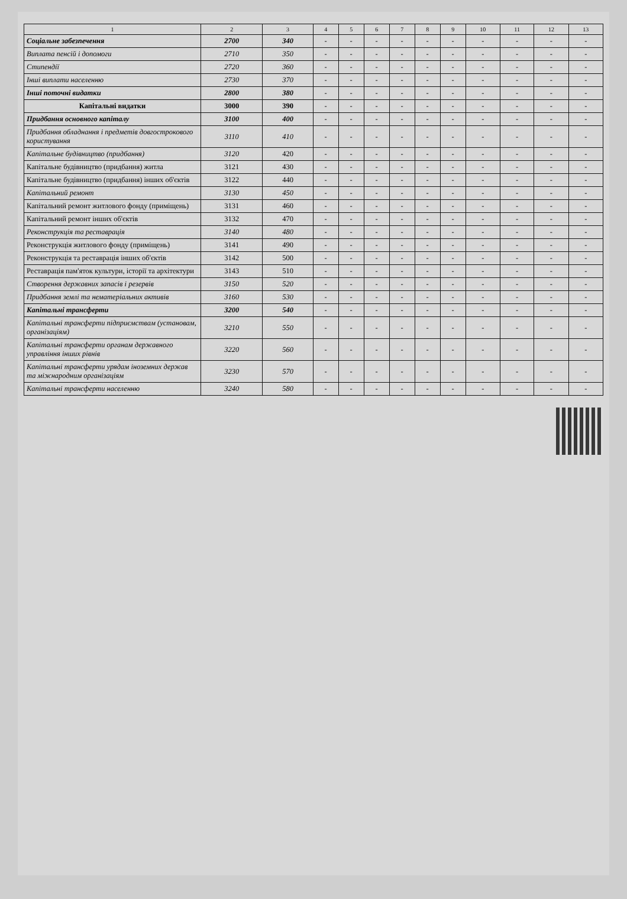| 1 | 2 | 3 | 4 | 5 | 6 | 7 | 8 | 9 | 10 | 11 | 12 | 13 |
| --- | --- | --- | --- | --- | --- | --- | --- | --- | --- | --- | --- | --- |
| Соціальне забезпечення | 2700 | 340 | - | - | - | - | - | - | - | - | - | - |
| Виплата пенсій і допомоги | 2710 | 350 | - | - | - | - | - | - | - | - | - | - |
| Стипендії | 2720 | 360 | - | - | - | - | - | - | - | - | - | - |
| Інші виплати населенню | 2730 | 370 | - | - | - | - | - | - | - | - | - | - |
| Інші поточні видатки | 2800 | 380 | - | - | - | - | - | - | - | - | - | - |
| Капітальні видатки | 3000 | 390 | - | - | - | - | - | - | - | - | - | - |
| Придбання основного капіталу | 3100 | 400 | - | - | - | - | - | - | - | - | - | - |
| Придбання обладнання і предметів довгострокового користування | 3110 | 410 | - | - | - | - | - | - | - | - | - | - |
| Капітальне будівництво (придбання) | 3120 | 420 | - | - | - | - | - | - | - | - | - | - |
| Капітальне будівництво (придбання) житла | 3121 | 430 | - | - | - | - | - | - | - | - | - | - |
| Капітальне будівництво (придбання) інших об'єктів | 3122 | 440 | - | - | - | - | - | - | - | - | - | - |
| Капітальний ремонт | 3130 | 450 | - | - | - | - | - | - | - | - | - | - |
| Капітальний ремонт житлового фонду (приміщень) | 3131 | 460 | - | - | - | - | - | - | - | - | - | - |
| Капітальний ремонт інших об'єктів | 3132 | 470 | - | - | - | - | - | - | - | - | - | - |
| Реконструкція та реставрація | 3140 | 480 | - | - | - | - | - | - | - | - | - | - |
| Реконструкція житлового фонду (приміщень) | 3141 | 490 | - | - | - | - | - | - | - | - | - | - |
| Реконструкція та реставрація інших об'єктів | 3142 | 500 | - | - | - | - | - | - | - | - | - | - |
| Реставрація пам'яток культури, історії та архітектури | 3143 | 510 | - | - | - | - | - | - | - | - | - | - |
| Створення державних запасів і резервів | 3150 | 520 | - | - | - | - | - | - | - | - | - | - |
| Придбання землі та нематеріальних активів | 3160 | 530 | - | - | - | - | - | - | - | - | - | - |
| Капітальні трансферти | 3200 | 540 | - | - | - | - | - | - | - | - | - | - |
| Капітальні трансферти підприємствам (установам, організаціям) | 3210 | 550 | - | - | - | - | - | - | - | - | - | - |
| Капітальні трансферти органам державного управління інших рівнів | 3220 | 560 | - | - | - | - | - | - | - | - | - | - |
| Капітальні трансферти урядам іноземних держав та міжнародним організаціям | 3230 | 570 | - | - | - | - | - | - | - | - | - | - |
| Капітальні трансферти населенню | 3240 | 580 | - | - | - | - | - | - | - | - | - | - |